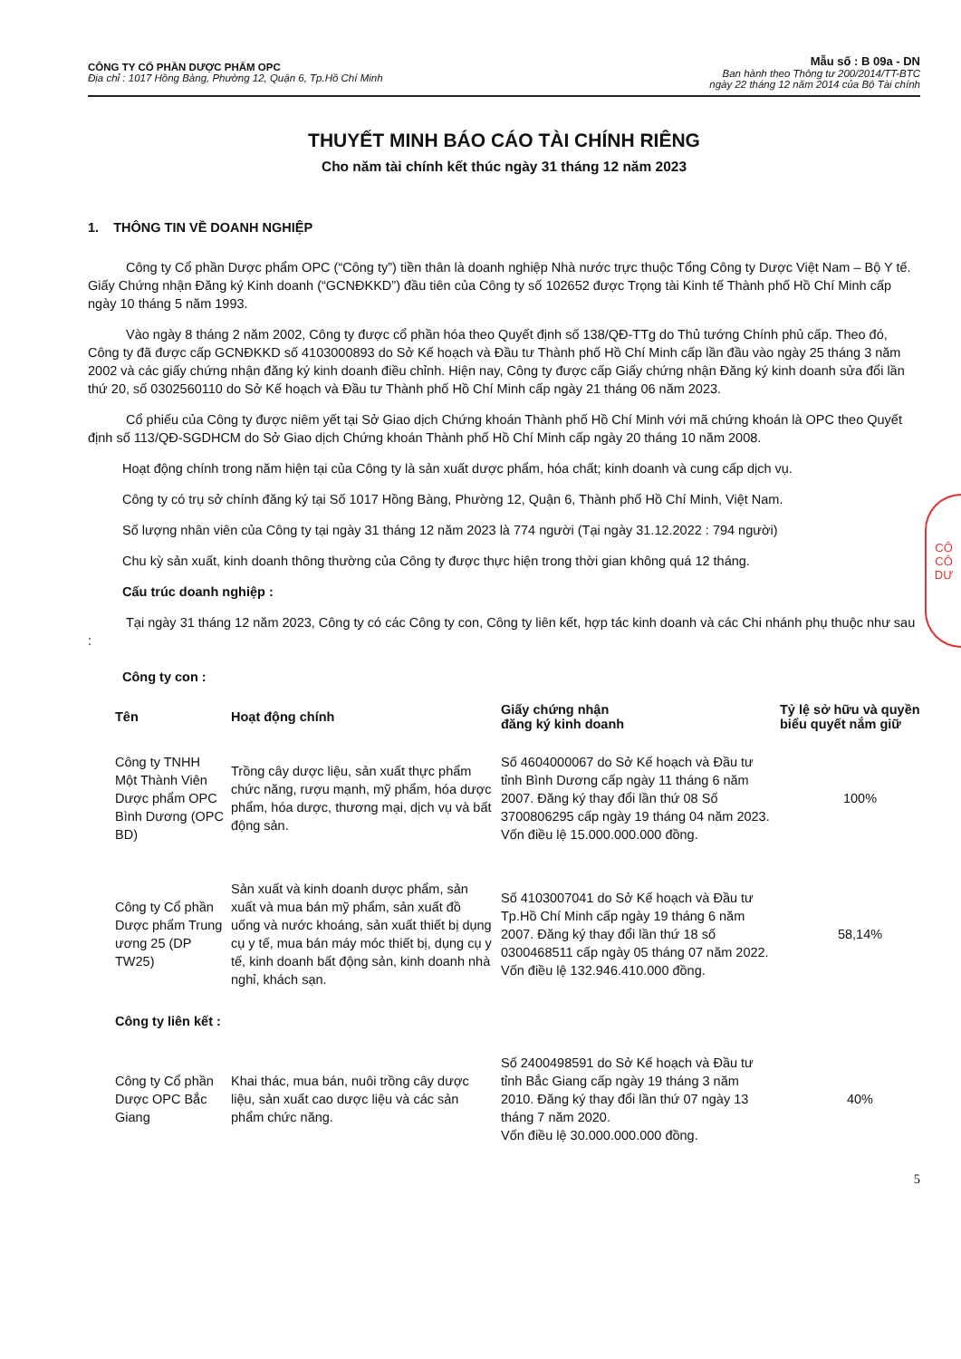CÔNG TY CỔ PHẦN DƯỢC PHẨM OPC
Địa chỉ : 1017 Hồng Bàng, Phường 12, Quận 6, Tp.Hồ Chí Minh
Mẫu số : B 09a - DN
Ban hành theo Thông tư 200/2014/TT-BTC
ngày 22 tháng 12 năm 2014 của Bộ Tài chính
THUYẾT MINH BÁO CÁO TÀI CHÍNH RIÊNG
Cho năm tài chính kết thúc ngày 31 tháng 12 năm 2023
1. THÔNG TIN VỀ DOANH NGHIỆP
Công ty Cổ phần Dược phẩm OPC (“Công ty”) tiền thân là doanh nghiệp Nhà nước trực thuộc Tổng Công ty Dược Việt Nam – Bộ Y tế. Giấy Chứng nhận Đăng ký Kinh doanh (“GCNĐKKD”) đầu tiên của Công ty số 102652 được Trọng tài Kinh tế Thành phố Hồ Chí Minh cấp ngày 10 tháng 5 năm 1993.
Vào ngày 8 tháng 2 năm 2002, Công ty được cổ phần hóa theo Quyết định số 138/QĐ-TTg do Thủ tướng Chính phủ cấp. Theo đó, Công ty đã được cấp GCNĐKKD số 4103000893 do Sở Kế hoạch và Đầu tư Thành phố Hồ Chí Minh cấp lần đầu vào ngày 25 tháng 3 năm 2002 và các giấy chứng nhận đăng ký kinh doanh điều chỉnh. Hiện nay, Công ty được cấp Giấy chứng nhận Đăng ký kinh doanh sửa đổi lần thứ 20, số 0302560110 do Sở Kế hoạch và Đầu tư Thành phố Hồ Chí Minh cấp ngày 21 tháng 06 năm 2023.
Cổ phiếu của Công ty được niêm yết tại Sở Giao dịch Chứng khoán Thành phố Hồ Chí Minh với mã chứng khoán là OPC theo Quyết định số 113/QĐ-SGDHCM do Sở Giao dịch Chứng khoán Thành phố Hồ Chí Minh cấp ngày 20 tháng 10 năm 2008.
Hoạt động chính trong năm hiện tại của Công ty là sản xuất dược phẩm, hóa chất; kinh doanh và cung cấp dịch vụ.
Công ty có trụ sở chính đăng ký tại Số 1017 Hồng Bàng, Phường 12, Quận 6, Thành phố Hồ Chí Minh, Việt Nam.
Số lượng nhân viên của Công ty tại ngày 31 tháng 12 năm 2023 là 774 người (Tại ngày 31.12.2022 : 794 người)
Chu kỳ sản xuất, kinh doanh thông thường của Công ty được thực hiện trong thời gian không quá 12 tháng.
Cấu trúc doanh nghiệp :
Tại ngày 31 tháng 12 năm 2023, Công ty có các Công ty con, Công ty liên kết, hợp tác kinh doanh và các Chi nhánh phụ thuộc như sau :
Công ty con :
| Tên | Hoạt động chính | Giấy chứng nhận đăng ký kinh doanh | Tỷ lệ sở hữu và quyền biểu quyết nắm giữ |
| --- | --- | --- | --- |
| Công ty TNHH Một Thành Viên Dược phẩm OPC Bình Dương (OPC BD) | Trồng cây dược liệu, sản xuất thực phẩm chức năng, rượu mạnh, mỹ phẩm, hóa dược phẩm, hóa dược, thương mại, dịch vụ và bất động sản. | Số 4604000067 do Sở Kế hoạch và Đầu tư tỉnh Bình Dương cấp ngày 11 tháng 6 năm 2007. Đăng ký thay đổi lần thứ 08 Số 3700806295 cấp ngày 19 tháng 04 năm 2023. Vốn điều lệ 15.000.000.000 đồng. | 100% |
| Công ty Cổ phần Dược phẩm Trung ương 25 (DP TW25) | Sản xuất và kinh doanh dược phẩm, sản xuất và mua bán mỹ phẩm, sản xuất đồ uống và nước khoáng, sản xuất thiết bị dụng cụ y tế, mua bán máy móc thiết bị, dụng cụ y tế, kinh doanh bất động sản, kinh doanh nhà nghỉ, khách sạn. | Số 4103007041 do Sở Kế hoạch và Đầu tư Tp.Hồ Chí Minh cấp ngày 19 tháng 6 năm 2007. Đăng ký thay đổi lần thứ 18 số 0300468511 cấp ngày 05 tháng 07 năm 2022. Vốn điều lệ 132.946.410.000 đồng. | 58,14% |
| Công ty liên kết : | | | |
| Công ty Cổ phần Dược OPC Bắc Giang | Khai thác, mua bán, nuôi trồng cây dược liệu, sản xuất cao dược liệu và các sản phẩm chức năng. | Số 2400498591 do Sở Kế hoạch và Đầu tư tỉnh Bắc Giang cấp ngày 19 tháng 3 năm 2010. Đăng ký thay đổi lần thứ 07 ngày 13 tháng 7 năm 2020. Vốn điều lệ 30.000.000.000 đồng. | 40% |
5
CÔ
CÔ
DƯ